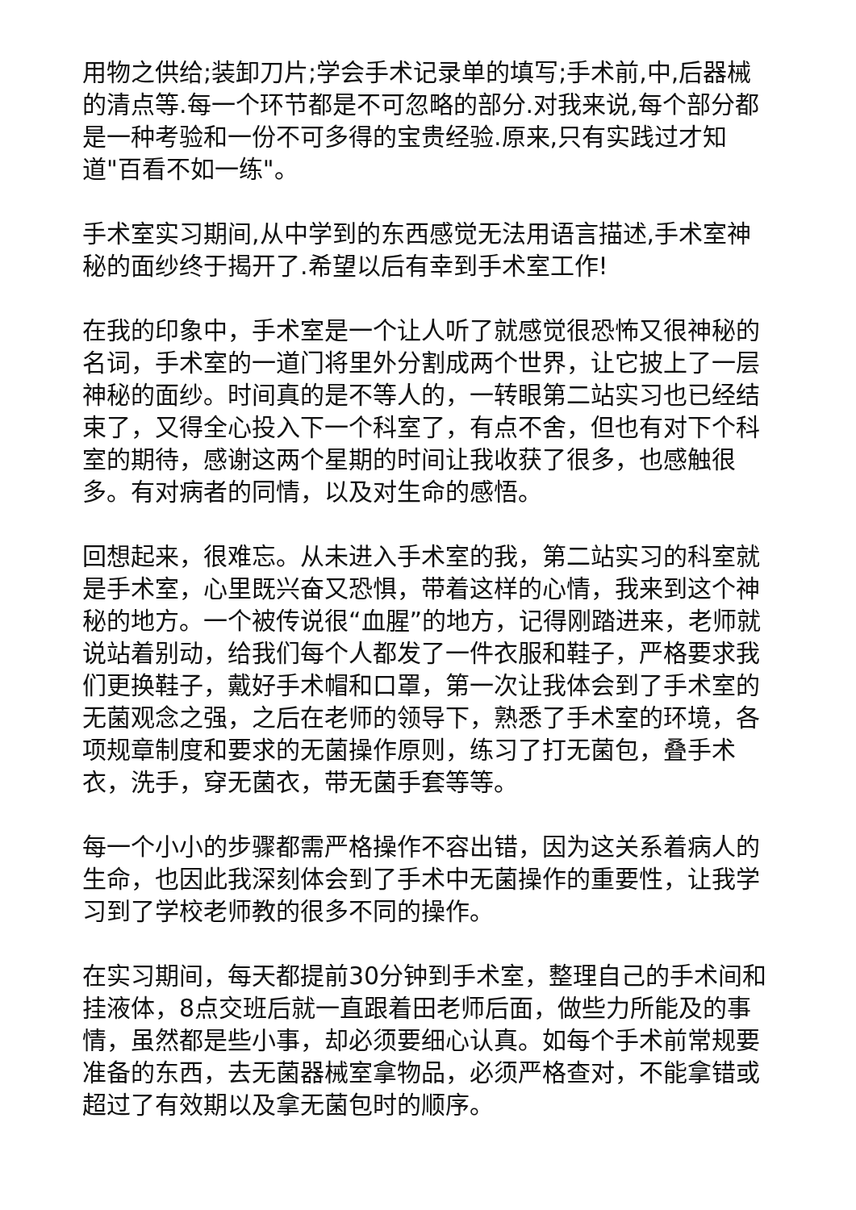用物之供给;装卸刀片;学会手术记录单的填写;手术前,中,后器械的清点等.每一个环节都是不可忽略的部分.对我来说,每个部分都是一种考验和一份不可多得的宝贵经验.原来,只有实践过才知道"百看不如一练"。
手术室实习期间,从中学到的东西感觉无法用语言描述,手术室神秘的面纱终于揭开了.希望以后有幸到手术室工作!
在我的印象中，手术室是一个让人听了就感觉很恐怖又很神秘的名词，手术室的一道门将里外分割成两个世界，让它披上了一层神秘的面纱。时间真的是不等人的，一转眼第二站实习也已经结束了，又得全心投入下一个科室了，有点不舍，但也有对下个科室的期待，感谢这两个星期的时间让我收获了很多，也感触很多。有对病者的同情，以及对生命的感悟。
回想起来，很难忘。从未进入手术室的我，第二站实习的科室就是手术室，心里既兴奋又恐惧，带着这样的心情，我来到这个神秘的地方。一个被传说很“血腥”的地方，记得刚踏进来，老师就说站着别动，给我们每个人都发了一件衣服和鞋子，严格要求我们更换鞋子，戴好手术帽和口罩，第一次让我体会到了手术室的无菌观念之强，之后在老师的领导下，熟悉了手术室的环境，各项规章制度和要求的无菌操作原则，练习了打无菌包，叠手术衣，洗手，穿无菌衣，带无菌手套等等。
每一个小小的步骤都需严格操作不容出错，因为这关系着病人的生命，也因此我深刻体会到了手术中无菌操作的重要性，让我学习到了学校老师教的很多不同的操作。
在实习期间，每天都提前30分钟到手术室，整理自己的手术间和挂液体，8点交班后就一直跟着田老师后面，做些力所能及的事情，虽然都是些小事，却必须要细心认真。如每个手术前常规要准备的东西，去无菌器械室拿物品，必须严格查对，不能拿错或超过了有效期以及拿无菌包时的顺序。